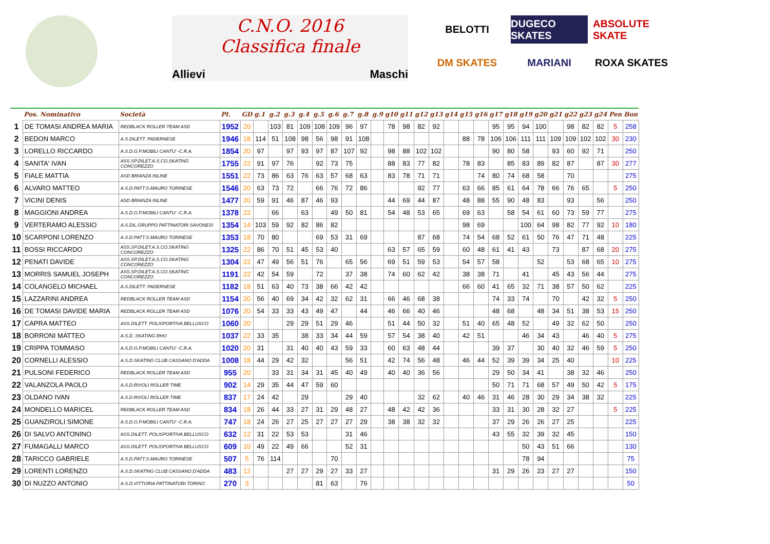C.N.O. 2016
Classifica finale
Allievi Maschi
BELOTTI
DUGECO SKATES
ABSOLUTE SKATE
DM SKATES
MARIANI
ROXA SKATES
| | Pos. Nominativo | Società | Pt. | GD | g.1 | g.2 | g.3 | g.4 | g.5 | g.6 | g.7 | g.8 | g.9 | g10 | g11 | g12 | g13 | g14 | g15 | g16 | g17 | g18 | g19 | g20 | g21 | g22 | g23 | g24 | Pen | Bon |
| --- | --- | --- | --- | --- | --- | --- | --- | --- | --- | --- | --- | --- | --- | --- | --- | --- | --- | --- | --- | --- | --- | --- | --- | --- | --- | --- | --- | --- | --- | --- |
| 1 | DE TOMASI ANDREA MARIA | REDBLACK ROLLER TEAM ASD | 1952 | 20 | | 103 | 81 | 109 | 108 | 109 | 96 | 97 | | 78 | 98 | 82 | 92 | | | | 95 | 95 | 94 | 100 | | 98 | 82 | 82 | 5 | 258 |
| 2 | BEDON MARCO | A.S.DILETT. PADERNESE | 1946 | 18 | 114 | 51 | 108 | 98 | 56 | 98 | 91 | 108 | | | | | | | 88 | 78 | 106 | 106 | 111 | 111 | 109 | 109 | 102 | 102 | 30 | 230 |
| 3 | LORELLO RICCARDO | A.S.D.G.P.MOBILI CANTU' -C.R.A. | 1854 | 20 | 97 | | 97 | 93 | 97 | 87 | 107 | 92 | | 98 | 88 | 102 | 102 | | | | 90 | 80 | 58 | | 93 | 60 | 92 | 71 | | 250 |
| 4 | SANITA' IVAN | ASS.SP.DILET.A.S.CO.SKATING CONCOREZZO | 1755 | 22 | 91 | 97 | 76 | | 92 | 73 | 75 | | | 88 | 83 | 77 | 82 | | 78 | 83 | | 85 | 83 | 89 | 82 | 87 | | 87 | 30 | 277 |
| 5 | FIALE MATTIA | ASD BRIANZA INLINE | 1551 | 22 | 73 | 86 | 63 | 76 | 63 | 57 | 68 | 63 | | 83 | 78 | 71 | 71 | | | 74 | 80 | 74 | 68 | 58 | | 70 | | | | 275 |
| 6 | ALVARO MATTEO | A.S.D.PATT.S.MAURO TORINESE | 1546 | 20 | 63 | 73 | 72 | | 66 | 76 | 72 | 86 | | | | 92 | 77 | | 63 | 66 | 85 | 61 | 64 | 78 | 66 | 76 | 65 | | 5 | 250 |
| 7 | VICINI DENIS | ASD BRIANZA INLINE | 1477 | 20 | 59 | 91 | 46 | 87 | 46 | 93 | | | | 44 | 69 | 44 | 87 | | 48 | 88 | 55 | 90 | 48 | 83 | | 93 | | 56 | | 250 |
| 8 | MAGGIONI ANDREA | A.S.D.G.P.MOBILI CANTU' -C.R.A. | 1378 | 22 | | 66 | | 63 | | 49 | 50 | 81 | | 54 | 48 | 53 | 65 | | 69 | 63 | | 58 | 54 | 61 | 60 | 73 | 59 | 77 | | 275 |
| 9 | VERTERAMO ALESSIO | A.S.DIL.GRUPPO PATTINATORI SAVONESI | 1354 | 14 | 103 | 59 | 92 | 82 | 86 | 82 | | | | | | | | | 98 | 69 | | | 100 | 64 | 98 | 82 | 77 | 92 | 10 | 180 |
| 10 | SCARPONI LORENZO | A.S.D.PATT.S.MAURO TORINESE | 1353 | 18 | 70 | 80 | | | 69 | 53 | 31 | 69 | | | | 87 | 68 | | 74 | 54 | 68 | 52 | 61 | 50 | 76 | 47 | 71 | 48 | | 225 |
| 11 | BOSSI RICCARDO | ASS.SP.DILET.A.S.CO.SKATING CONCOREZZO | 1325 | 22 | 86 | 70 | 51 | 45 | 53 | 40 | | | | 63 | 57 | 65 | 59 | | 60 | 48 | 61 | 41 | 43 | | 73 | | 87 | 68 | 20 | 275 |
| 12 | PENATI DAVIDE | ASS.SP.DILET.A.S.CO.SKATING CONCOREZZO | 1304 | 22 | 47 | 49 | 56 | 51 | 76 | | 65 | 56 | | 69 | 51 | 59 | 53 | | 54 | 57 | 58 | | | 52 | | 53 | 68 | 65 | 10 | 275 |
| 13 | MORRIS SAMUEL JOSEPH | ASS.SP.DILET.A.S.CO.SKATING CONCOREZZO | 1191 | 22 | 42 | 54 | 59 | | 72 | | 37 | 38 | | 74 | 60 | 62 | 42 | | 38 | 38 | 71 | | 41 | | 45 | 43 | 56 | 44 | | 275 |
| 14 | COLANGELO MICHAEL | A.S.DILETT. PADERNESE | 1182 | 18 | 51 | 63 | 40 | 73 | 38 | 66 | 42 | 42 | | | | | | | 66 | 60 | 41 | 65 | 32 | 71 | 38 | 57 | 50 | 62 | | 225 |
| 15 | LAZZARINI ANDREA | REDBLACK ROLLER TEAM ASD | 1154 | 20 | 56 | 40 | 69 | 34 | 42 | 32 | 62 | 31 | | 66 | 46 | 68 | 38 | | | | 74 | 33 | 74 | | 70 | | 42 | 32 | 5 | 250 |
| 16 | DE TOMASI DAVIDE MARIA | REDBLACK ROLLER TEAM ASD | 1076 | 20 | 54 | 33 | 33 | 43 | 49 | 47 | | 44 | | 46 | 66 | 40 | 46 | | | | 48 | 68 | | 48 | 34 | 51 | 38 | 53 | 15 | 250 |
| 17 | CAPRA MATTEO | ASS.DILETT. POLISPORTIVA BELLUSCO | 1060 | 20 | | | 29 | 29 | 51 | 29 | 46 | | | 51 | 44 | 50 | 32 | | 51 | 40 | 65 | 48 | 52 | | 49 | 32 | 62 | 50 | | 250 |
| 18 | BORRONI MATTEO | A.S.D. SKATING RHO | 1037 | 22 | 33 | 35 | | 38 | 33 | 34 | 44 | 59 | | 57 | 54 | 38 | 40 | | 42 | 51 | | | 46 | 34 | 43 | | 46 | 40 | 5 | 275 |
| 19 | CRIPPA TOMMASO | A.S.D.G.P.MOBILI CANTU' -C.R.A. | 1020 | 20 | 31 | | 31 | 40 | 40 | 43 | 59 | 33 | | 60 | 63 | 48 | 44 | | | | 39 | 37 | | 30 | 40 | 32 | 46 | 59 | 5 | 250 |
| 20 | CORNELLI ALESSIO | A.S.D.SKATING CLUB CASSANO D'ADDA | 1008 | 18 | 44 | 29 | 42 | 32 | | | 56 | 51 | | 42 | 74 | 56 | 48 | | 46 | 44 | 52 | 39 | 39 | 34 | 25 | 40 | | | 10 | 225 |
| 21 | PULSONI FEDERICO | REDBLACK ROLLER TEAM ASD | 955 | 20 | | 33 | 31 | 34 | 31 | 45 | 40 | 49 | | 40 | 40 | 36 | 56 | | | | 29 | 50 | 34 | 41 | | 38 | 32 | 46 | | 250 |
| 22 | VALANZOLA PAOLO | A.S.D.RIVOLI ROLLER TIME | 902 | 14 | 29 | 35 | 44 | 47 | 59 | 60 | | | | | | | | | | | 50 | 71 | 71 | 68 | 57 | 49 | 50 | 42 | 5 | 175 |
| 23 | OLDANO IVAN | A.S.D.RIVOLI ROLLER TIME | 837 | 17 | 24 | 42 | | 29 | | | 29 | 40 | | | | 32 | 62 | | 40 | 46 | 31 | 46 | 28 | 30 | 29 | 34 | 38 | 32 | | 225 |
| 24 | MONDELLO MARICEL | REDBLACK ROLLER TEAM ASD | 834 | 18 | 26 | 44 | 33 | 27 | 31 | 29 | 48 | 27 | | 48 | 42 | 42 | 36 | | | | 33 | 31 | 30 | 28 | 32 | 27 | | | 5 | 225 |
| 25 | GUANZIROLI SIMONE | A.S.D.G.P.MOBILI CANTU' -C.R.A. | 747 | 18 | 24 | 26 | 27 | 25 | 27 | 27 | 27 | 29 | | 38 | 38 | 32 | 32 | | | | 37 | 29 | 26 | 26 | 27 | 25 | | | | 225 |
| 26 | DI SALVO ANTONINO | ASS.DILETT. POLISPORTIVA BELLUSCO | 632 | 12 | 31 | 22 | 53 | 53 | | | 31 | 46 | | | | | | | | | 43 | 55 | 32 | 39 | 32 | 45 | | | | 150 |
| 27 | FUMAGALLI MARCO | ASS.DILETT. POLISPORTIVA BELLUSCO | 609 | 10 | 49 | 22 | 49 | 66 | | | 52 | 31 | | | | | | | | | | | 50 | 43 | 51 | 66 | | | | 130 |
| 28 | TARICCO GABRIELE | A.S.D.PATT.S.MAURO TORINESE | 507 | 5 | 76 | 114 | | | | 70 | | | | | | | | | | | | | 78 | 94 | | | | | | 75 |
| 29 | LORENTI LORENZO | A.S.D.SKATING CLUB CASSANO D'ADDA | 483 | 12 | | | 27 | 27 | 29 | 27 | 33 | 27 | | | | | | | | | 31 | 29 | 26 | 23 | 27 | 27 | | | | 150 |
| 30 | DI NUZZO ANTONIO | A.S.D.VITTORIA PATTINATORI TORINO | 270 | 3 | | | | | 81 | 63 | | 76 | | | | | | | | | | | | | | | | | | 50 |